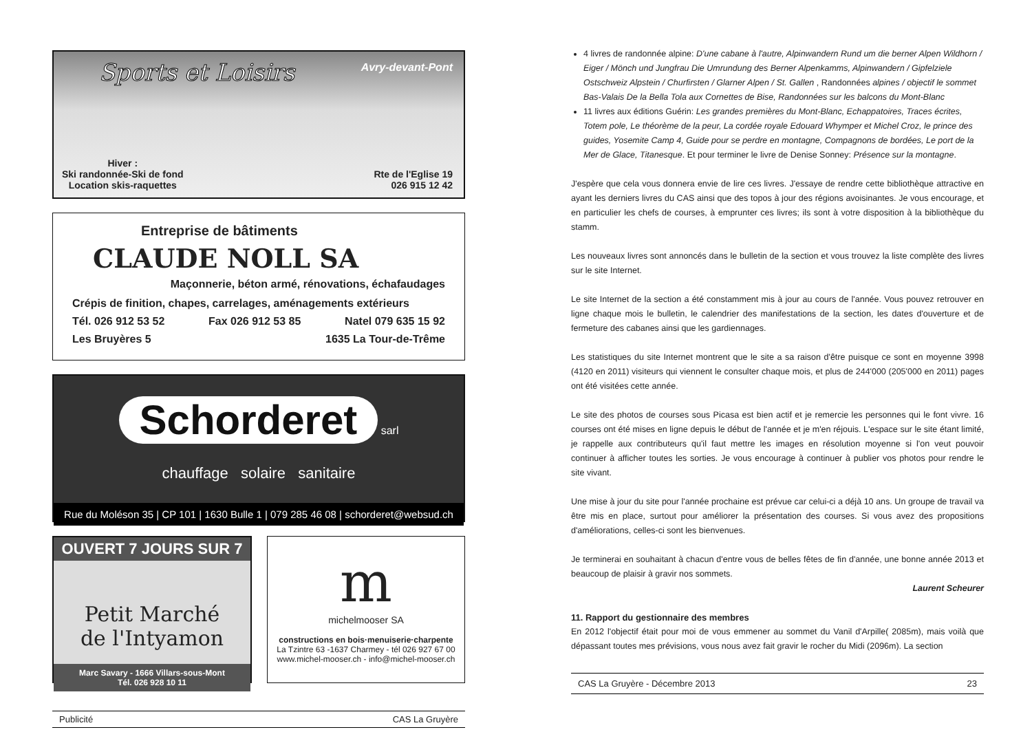Sports et Loisirs
Avry-devant-Pont
Hiver :
Ski randonnée-Ski de fond
Location skis-raquettes
Rte de l'Eglise 19
026 915 12 42
Entreprise de bâtiments
CLAUDE NOLL SA
Maçonnerie, béton armé, rénovations, échafaudages
Crépis de finition, chapes, carrelages, aménagements extérieurs
Tél. 026 912 53 52 Fax 026 912 53 85 Natel 079 635 15 92
Les Bruyères 5 1635 La Tour-de-Trême
Schorderet
sarl
chauffage solaire sanitaire
Rue du Moléson 35 | CP 101 | 1630 Bulle 1 | 079 285 46 08 | schorderet@websud.ch
OUVERT 7 JOURS SUR 7
Petit Marché
de l'Intyamon
Marc Savary - 1666 Villars-sous-Mont
Tél. 026 928 10 11
m
michelmooser SA
constructions en bois·menuiserie·charpente
La Tzintre 63 -1637 Charmey - tél 026 927 67 00
www.michel-mooser.ch - info@michel-mooser.ch
Publicité CAS La Gruyère
4 livres de randonnée alpine: D'une cabane à l'autre, Alpinwandern Rund um die berner Alpen Wildhorn / Eiger / Mönch und Jungfrau Die Umrundung des Berner Alpenkamms, Alpinwandern / Gipfelziele Ostschweiz Alpstein / Churfirsten / Glarner Alpen / St. Gallen , Randonnées alpines / objectif le sommet Bas-Valais De la Bella Tola aux Cornettes de Bise, Randonnées sur les balcons du Mont-Blanc
11 livres aux éditions Guérin: Les grandes premières du Mont-Blanc, Echappatoires, Traces écrites, Totem pole, Le théorème de la peur, La cordée royale Edouard Whymper et Michel Croz, le prince des guides, Yosemite Camp 4, Guide pour se perdre en montagne, Compagnons de bordées, Le port de la Mer de Glace, Titanesque. Et pour terminer le livre de Denise Sonney: Présence sur la montagne.
J'espère que cela vous donnera envie de lire ces livres. J'essaye de rendre cette bibliothèque attractive en ayant les derniers livres du CAS ainsi que des topos à jour des régions avoisinantes. Je vous encourage, et en particulier les chefs de courses, à emprunter ces livres; ils sont à votre disposition à la bibliothèque du stamm.
Les nouveaux livres sont annoncés dans le bulletin de la section et vous trouvez la liste complète des livres sur le site Internet.
Le site Internet de la section a été constamment mis à jour au cours de l'année. Vous pouvez retrouver en ligne chaque mois le bulletin, le calendrier des manifestations de la section, les dates d'ouverture et de fermeture des cabanes ainsi que les gardiennages.
Les statistiques du site Internet montrent que le site a sa raison d'être puisque ce sont en moyenne 3998 (4120 en 2011) visiteurs qui viennent le consulter chaque mois, et plus de 244'000 (205'000 en 2011) pages ont été visitées cette année.
Le site des photos de courses sous Picasa est bien actif et je remercie les personnes qui le font vivre. 16 courses ont été mises en ligne depuis le début de l'année et je m'en réjouis. L'espace sur le site étant limité, je rappelle aux contributeurs qu'il faut mettre les images en résolution moyenne si l'on veut pouvoir continuer à afficher toutes les sorties. Je vous encourage à continuer à publier vos photos pour rendre le site vivant.
Une mise à jour du site pour l'année prochaine est prévue car celui-ci a déjà 10 ans. Un groupe de travail va être mis en place, surtout pour améliorer la présentation des courses. Si vous avez des propositions d'améliorations, celles-ci sont les bienvenues.
Je terminerai en souhaitant à chacun d'entre vous de belles fêtes de fin d'année, une bonne année 2013 et beaucoup de plaisir à gravir nos sommets.
Laurent Scheurer
11. Rapport du gestionnaire des membres
En 2012 l'objectif était pour moi de vous emmener au sommet du Vanil d'Arpille( 2085m), mais voilà que dépassant toutes mes prévisions, vous nous avez fait gravir le rocher du Midi (2096m). La section
CAS La Gruyère - Décembre 2013 23